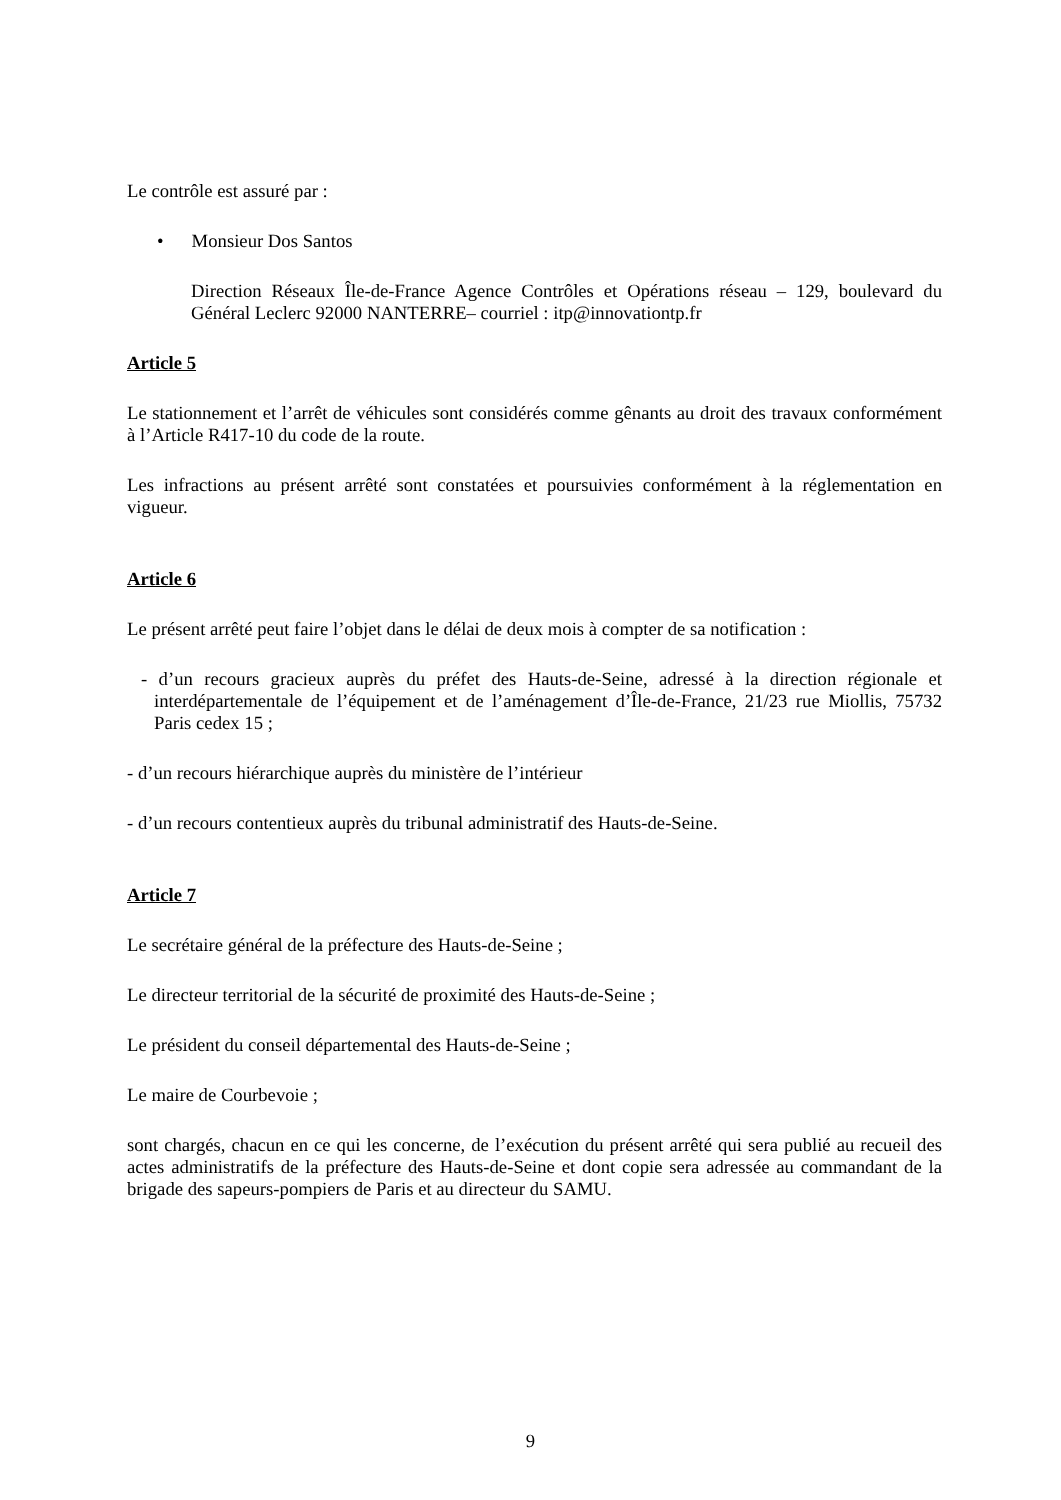Le contrôle est assuré par :
• Monsieur Dos Santos
Direction Réseaux Île-de-France Agence Contrôles et Opérations réseau – 129, boulevard du Général Leclerc 92000 NANTERRE– courriel : itp@innovationtp.fr
Article 5
Le stationnement et l’arrêt de véhicules sont considérés comme gênants au droit des travaux conformément à l’Article R417-10 du code de la route.
Les infractions au présent arrêté sont constatées et poursuivies conformément à la réglementation en vigueur.
Article 6
Le présent arrêté peut faire l’objet dans le délai de deux mois à compter de sa notification :
- d’un recours gracieux auprès du préfet des Hauts-de-Seine, adressé à la direction régionale et interdépartementale de l’équipement et de l’aménagement d’Île-de-France, 21/23 rue Miollis, 75732 Paris cedex 15 ;
- d’un recours hiérarchique auprès du ministère de l’intérieur
- d’un recours contentieux auprès du tribunal administratif des Hauts-de-Seine.
Article 7
Le secrétaire général de la préfecture des Hauts-de-Seine ;
Le directeur territorial de la sécurité de proximité des Hauts-de-Seine ;
Le président du conseil départemental des Hauts-de-Seine ;
Le maire de Courbevoie ;
sont chargés, chacun en ce qui les concerne, de l’exécution du présent arrêté qui sera publié au recueil des actes administratifs de la préfecture des Hauts-de-Seine et dont copie sera adressée au commandant de la brigade des sapeurs-pompiers de Paris et au directeur du SAMU.
9